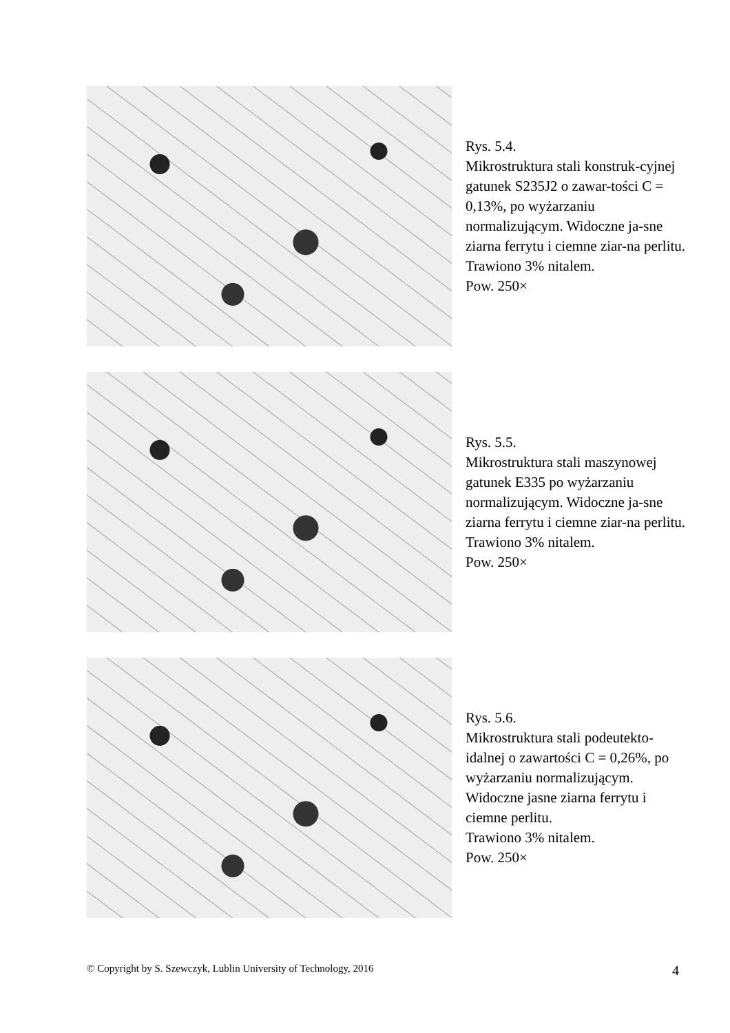Rys. 5.4.
Mikrostruktura stali konstruk-cyjnej gatunek S235J2 o zawar-tości C = 0,13%, po wyżarzaniu normalizującym. Widoczne ja-sne ziarna ferrytu i ciemne ziar-na perlitu.
Trawiono 3% nitalem.
Pow. 250×
Rys. 5.5.
Mikrostruktura stali maszynowej gatunek E335 po wyżarzaniu normalizującym. Widoczne ja-sne ziarna ferrytu i ciemne ziar-na perlitu.
Trawiono 3% nitalem.
Pow. 250×
Rys. 5.6.
Mikrostruktura stali podeutekto-idalnej o zawartości C = 0,26%, po wyżarzaniu normalizującym. Widoczne jasne ziarna ferrytu i ciemne perlitu.
Trawiono 3% nitalem.
Pow. 250×
© Copyright by S. Szewczyk, Lublin University of Technology, 2016 4